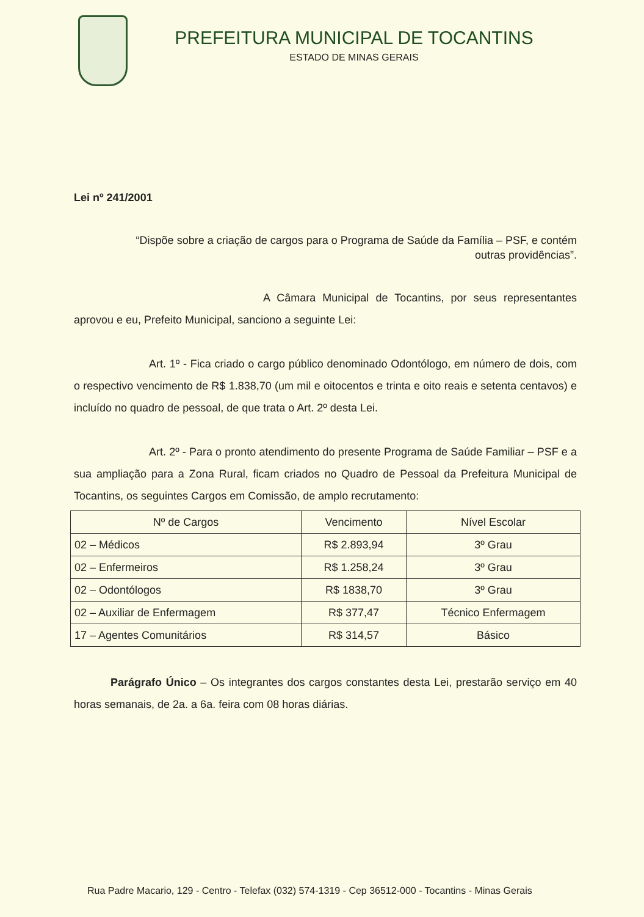PREFEITURA MUNICIPAL DE TOCANTINS
ESTADO DE MINAS GERAIS
Lei nº 241/2001
“Dispõe sobre a criação de cargos para o Programa de Saúde da Família – PSF, e contém outras providências”.
A Câmara Municipal de Tocantins, por seus representantes aprovou e eu, Prefeito Municipal, sanciono a seguinte Lei:
Art. 1º - Fica criado o cargo público denominado Odontólogo, em número de dois, com o respectivo vencimento de R$ 1.838,70 (um mil e oitocentos e trinta e oito reais e setenta centavos) e incluído no quadro de pessoal, de que trata o Art. 2º desta Lei.
Art. 2º - Para o pronto atendimento do presente Programa de Saúde Familiar – PSF e a sua ampliação para a Zona Rural, ficam criados no Quadro de Pessoal da Prefeitura Municipal de Tocantins, os seguintes Cargos em Comissão, de amplo recrutamento:
| Nº de Cargos | Vencimento | Nível Escolar |
| --- | --- | --- |
| 02 – Médicos | R$ 2.893,94 | 3º Grau |
| 02 – Enfermeiros | R$ 1.258,24 | 3º Grau |
| 02 – Odontólogos | R$ 1838,70 | 3º Grau |
| 02 – Auxiliar de Enfermagem | R$ 377,47 | Técnico Enfermagem |
| 17 – Agentes Comunitários | R$ 314,57 | Básico |
Parágrafo Único – Os integrantes dos cargos constantes desta Lei, prestarão serviço em 40 horas semanais, de 2a. a 6a. feira com 08 horas diárias.
Rua Padre Macario, 129 - Centro - Telefax (032) 574-1319 - Cep 36512-000 - Tocantins - Minas Gerais